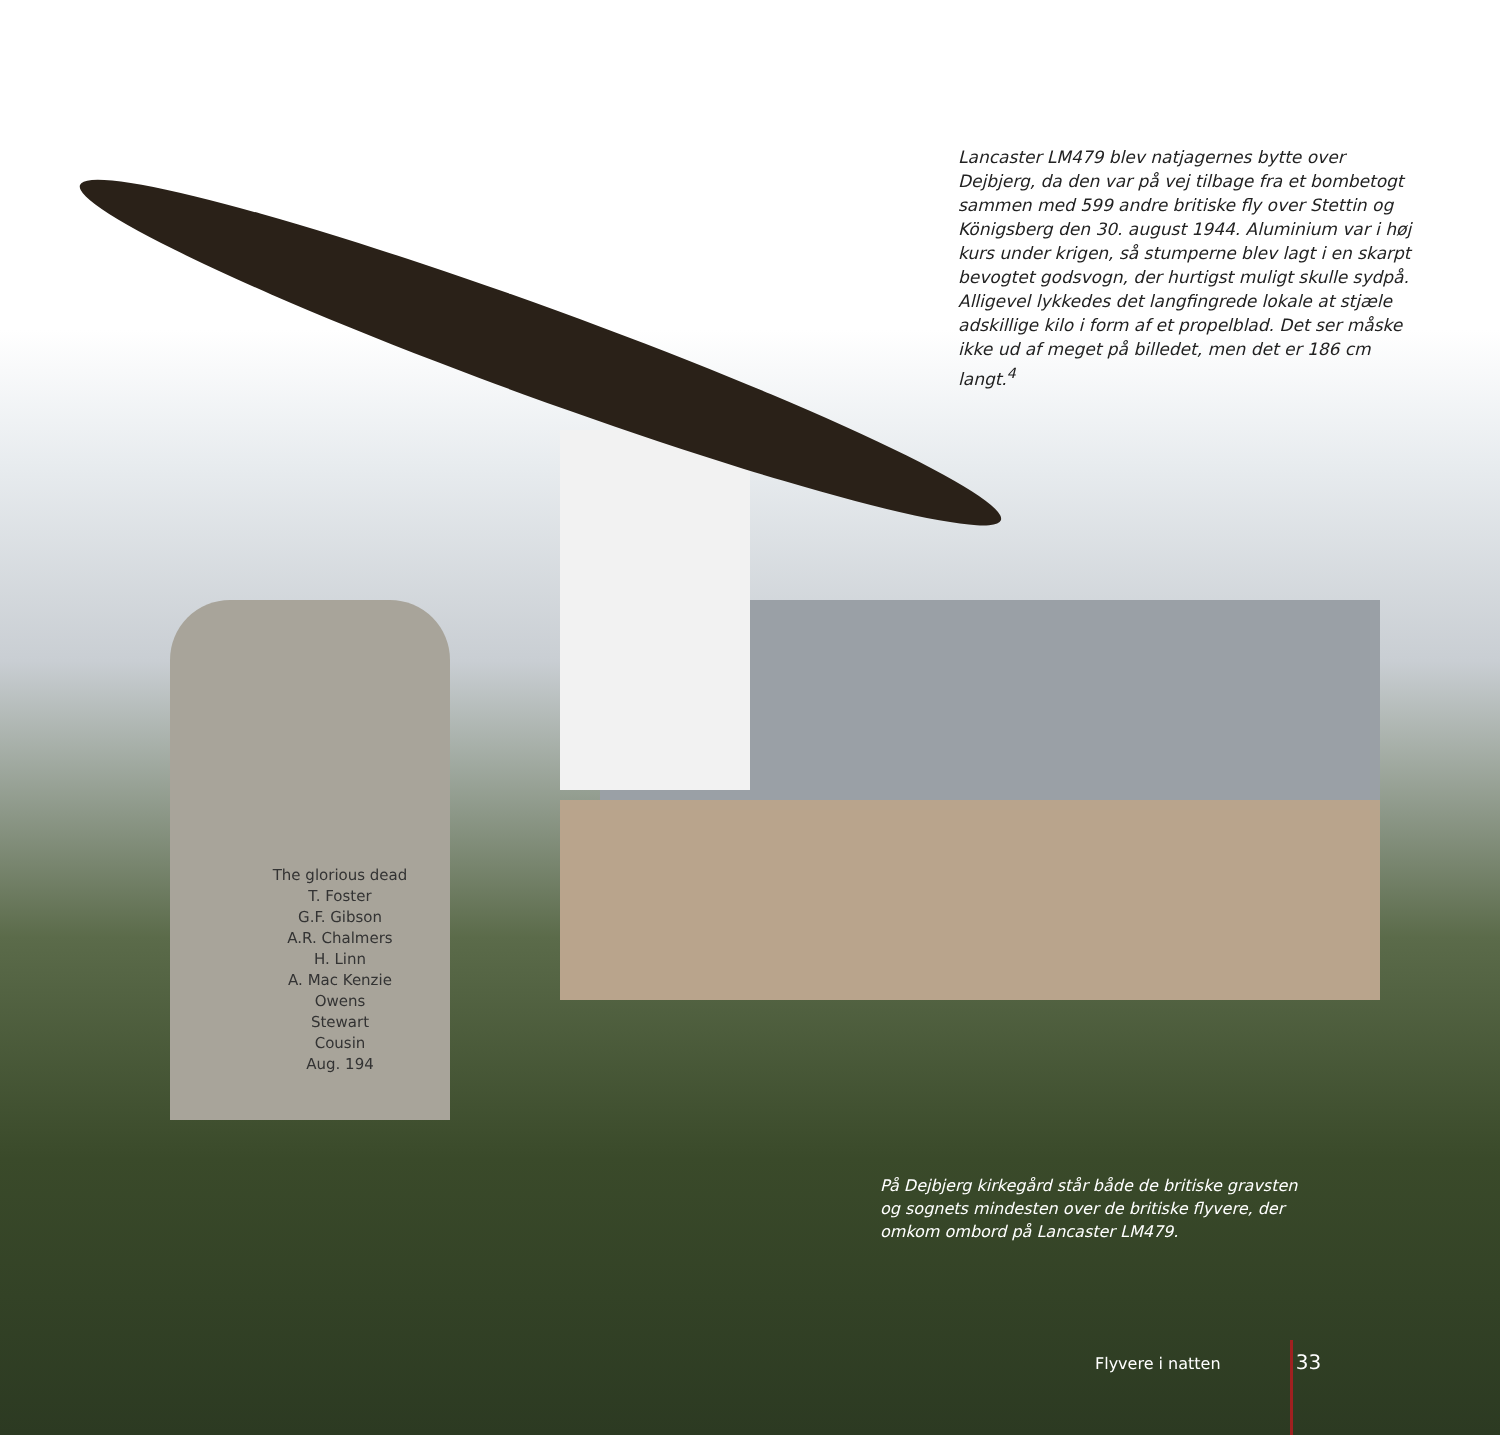Lancaster LM479 blev natjagernes bytte over Dejbjerg, da den var på vej tilbage fra et bombetogt sammen med 599 andre britiske fly over Stettin og Königsberg den 30. august 1944. Aluminium var i høj kurs under krigen, så stumperne blev lagt i en skarpt bevogtet godsvogn, der hurtigst muligt skulle sydpå. Alligevel lykkedes det langfingrede lokale at stjæle adskillige kilo i form af et propelblad. Det ser måske ikke ud af meget på billedet, men det er 186 cm langt.<sup>4</sup>
The glorious dead
T. Foster
G.F. Gibson
A.R. Chalmers
H. Linn
A. Mac Kenzie
Owens
Stewart
Cousin
Aug. 194
På Dejbjerg kirkegård står både de britiske gravsten og sognets mindesten over de britiske flyvere, der omkom ombord på Lancaster LM479.
Flyvere i natten 33